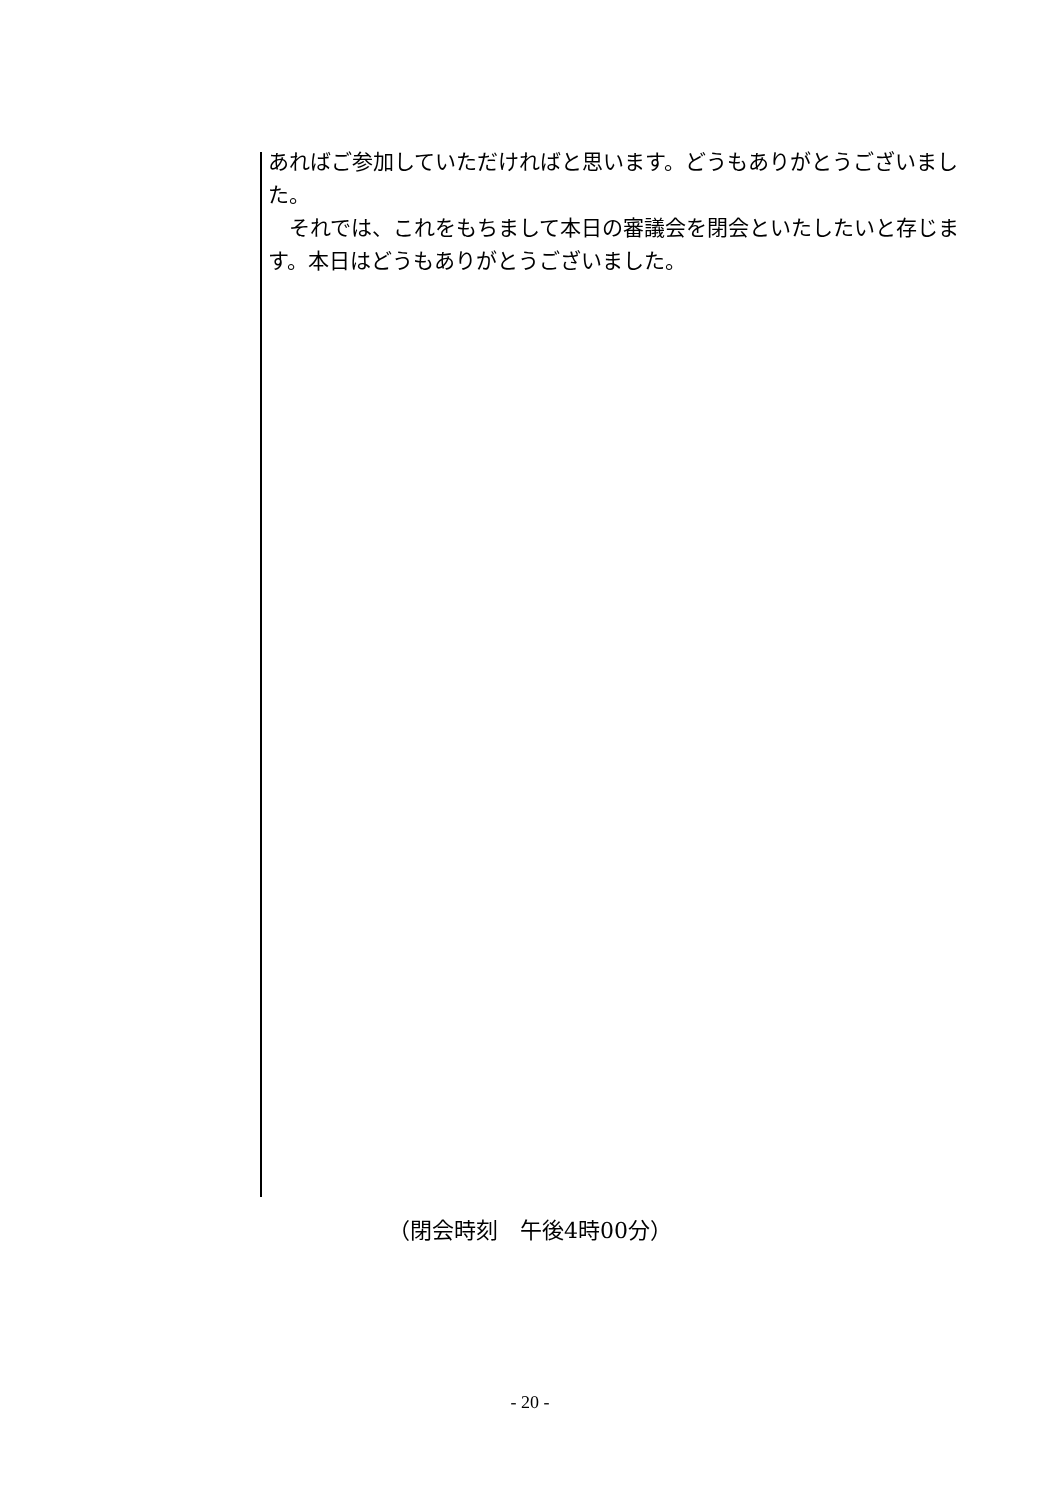あればご参加していただければと思います。どうもありがとうございました。
　それでは、これをもちまして本日の審議会を閉会といたしたいと存じます。本日はどうもありがとうございました。
（閉会時刻　午後4時00分）
- 20 -